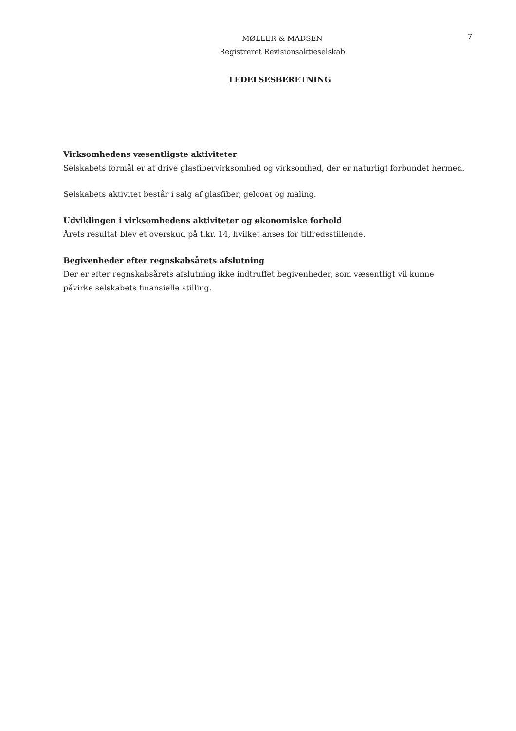MØLLER & MADSEN
Registreret Revisionsaktieselskab
7
LEDELSESBERETNING
Virksomhedens væsentligste aktiviteter
Selskabets formål er at drive glasfibervirksomhed og virksomhed, der er naturligt forbundet hermed.
Selskabets aktivitet består i salg af glasfiber, gelcoat og maling.
Udviklingen i virksomhedens aktiviteter og økonomiske forhold
Årets resultat blev et overskud på t.kr. 14, hvilket anses for tilfredsstillende.
Begivenheder efter regnskabsårets afslutning
Der er efter regnskabsårets afslutning ikke indtruffet begivenheder, som væsentligt vil kunne påvirke selskabets finansielle stilling.